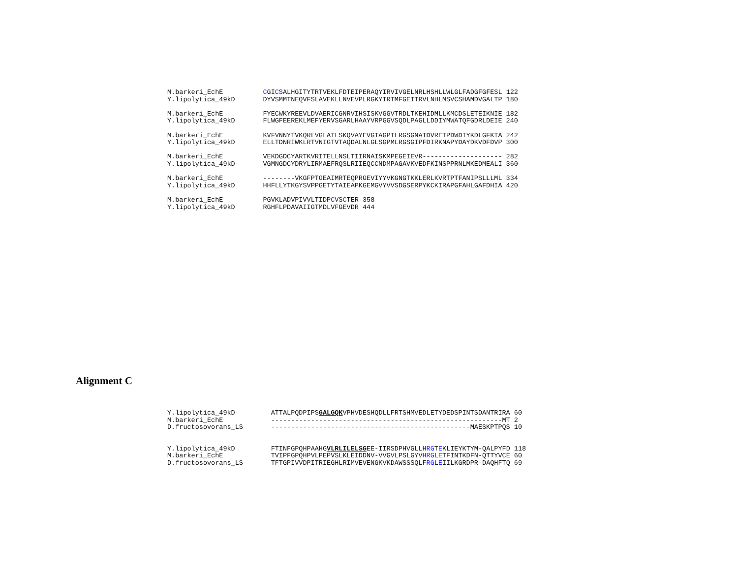M.barkeri_EchE          CGICSALHGITYTRTVEKLFDTEIPERAQYIRVIVGELNRLHSHLLWLGLFADGFGFESL 122
Y.lipolytica_49kD       DYVSMMTNEQVFSLAVEKLLNVEVPLRGKYIRTMFGEITRVLNHLMSVCSHAMDVGALTP 180
M.barkeri_EchE          FYECWKYREEVLDVAERICGNRVIHSISKVGGVTRDLTKEHIDMLLKMCDSLETEIKNIE 182
Y.lipolytica_49kD       FLWGFEEREKLMEFYERVSGARLHAAYVRPGGVSQDLPAGLLDDIYMWATQFGDRLDEIE 240
M.barkeri_EchE          KVFVNNYTVKQRLVGLATLSKQVAYEVGTAGPTLRGSGNAIDVRETPDWDIYKDLGFKTA 242
Y.lipolytica_49kD       ELLTDNRIWKLRTVNIGTVTAQDALNLGLSGPMLRGSGIPFDIRKNAPYDAYDKVDFDVP 300
M.barkeri_EchE          VEKDGDCYARTKVRITELLNSLTIIRNAISKMPEGEIEVR-------------------- 282
Y.lipolytica_49kD       VGMNGDCYDRYLIRMAEFRQSLRIIEQCCNDMPAGAVKVEDFKINSPPRNLMKEDMEALI 360
M.barkeri_EchE          --------VKGFPTGEAIMRTEQPRGEVIYYVKGNGTKKLERLKVRTPTFANIPSLLLML 334
Y.lipolytica_49kD       HHFLLYTKGYSVPPGETYTAIEAPKGEMGVYVVSDGSERPYKCKIRAPGFAHLGAFDHIA 420
M.barkeri_EchE          PGVKLADVPIVVLTIDPCVSCTER 358
Y.lipolytica_49kD       RGHFLPDAVAIIGTMDLVFGEVDR 444
Alignment C
Y.lipolytica_49kD         ATTALPQDPIPSGALGQKVPHVDESHQDLLFRTSHMVEDLETYDEDSPINTSDANTRIRA 60
M.barkeri_EchE            ----------------------------------------------------------MT 2
D.fructosovorans_LS       --------------------------------------------------MAESKPTPQS 10
Y.lipolytica_49kD         FTINFGPQHPAAHGVLRLILELSGEE-IIRSDPHVGLLHRGTEKLIEYKTYM-QALPYFD 118
M.barkeri_EchE            TVIPFGPQHPVLPEPVSLKLEIDDNV-VVGVLPSLGYVHRGLETFINTKDFN-QTTYVCE 60
D.fructosovorans_LS       TFTGPIVVDPITRIEGHLRIMVEVENGKVKDAWSSSQLFRGLEIILKGRDPR-DAQHFTQ 69